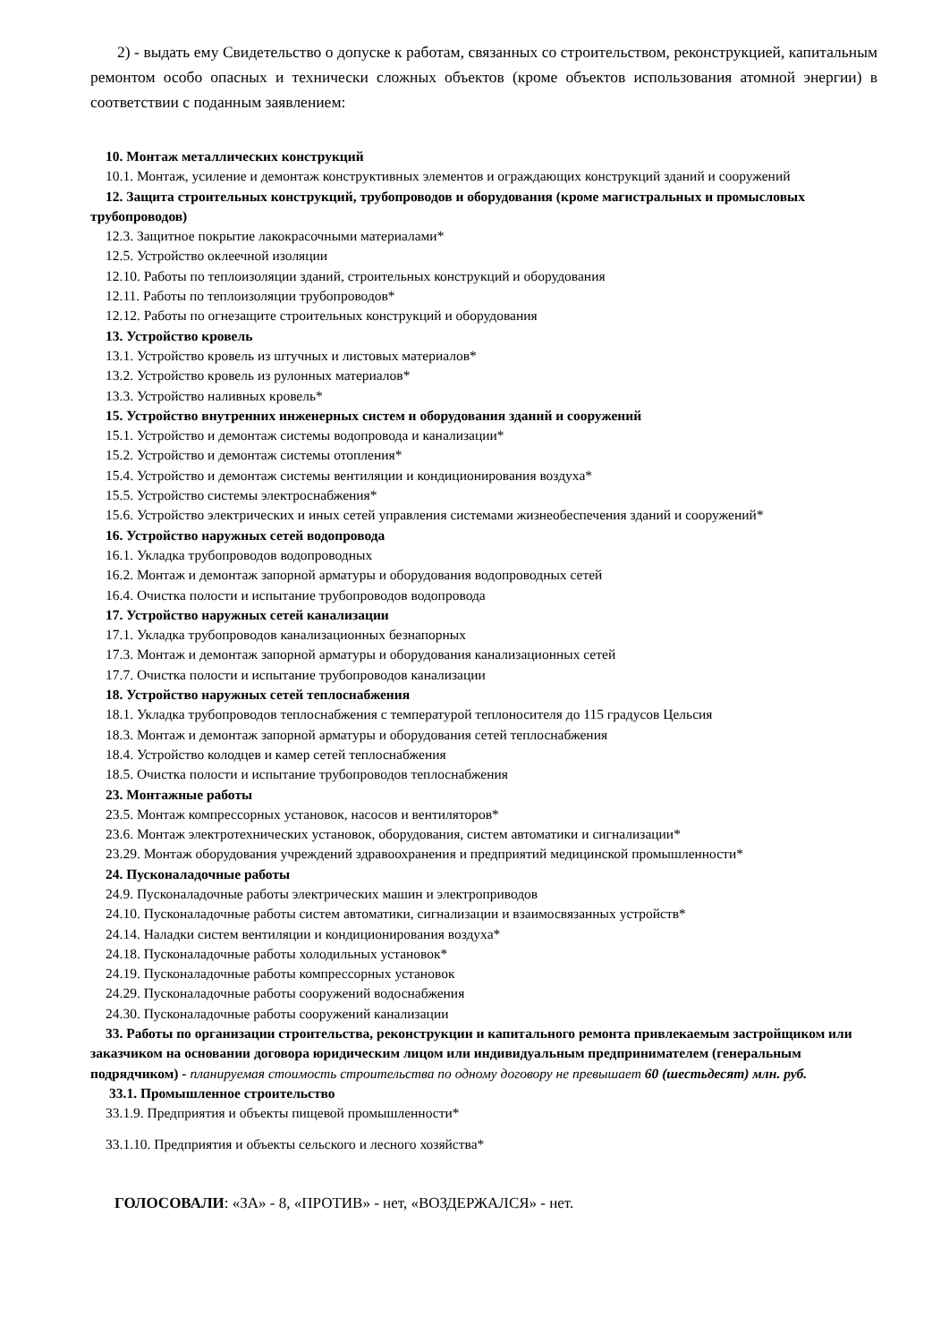2) - выдать ему Свидетельство о допуске к работам, связанных со строительством, реконструкцией, капитальным ремонтом особо опасных и технически сложных объектов (кроме объектов использования атомной энергии) в соответствии с поданным заявлением:
10. Монтаж металлических конструкций
10.1. Монтаж, усиление и демонтаж конструктивных элементов и ограждающих конструкций зданий и сооружений
12. Защита строительных конструкций, трубопроводов и оборудования (кроме магистральных и промысловых трубопроводов)
12.3. Защитное покрытие лакокрасочными материалами*
12.5. Устройство оклеечной изоляции
12.10. Работы по теплоизоляции зданий, строительных конструкций и оборудования
12.11. Работы по теплоизоляции трубопроводов*
12.12. Работы по огнезащите строительных конструкций и оборудования
13. Устройство кровель
13.1. Устройство кровель из штучных и листовых материалов*
13.2. Устройство кровель из рулонных материалов*
13.3. Устройство наливных кровель*
15. Устройство внутренних инженерных систем и оборудования зданий и сооружений
15.1. Устройство и демонтаж системы водопровода и канализации*
15.2. Устройство и демонтаж системы отопления*
15.4. Устройство и демонтаж системы вентиляции и кондиционирования воздуха*
15.5. Устройство системы электроснабжения*
15.6. Устройство электрических и иных сетей управления системами жизнеобеспечения зданий и сооружений*
16. Устройство наружных сетей водопровода
16.1. Укладка трубопроводов водопроводных
16.2. Монтаж и демонтаж запорной арматуры и оборудования водопроводных сетей
16.4. Очистка полости и испытание трубопроводов водопровода
17. Устройство наружных сетей канализации
17.1. Укладка трубопроводов канализационных безнапорных
17.3. Монтаж и демонтаж запорной арматуры и оборудования канализационных сетей
17.7. Очистка полости и испытание трубопроводов канализации
18. Устройство наружных сетей теплоснабжения
18.1. Укладка трубопроводов теплоснабжения с температурой теплоносителя до 115 градусов Цельсия
18.3. Монтаж и демонтаж запорной арматуры и оборудования сетей теплоснабжения
18.4. Устройство колодцев и камер сетей теплоснабжения
18.5. Очистка полости и испытание трубопроводов теплоснабжения
23. Монтажные работы
23.5. Монтаж компрессорных установок, насосов и вентиляторов*
23.6. Монтаж электротехнических установок, оборудования, систем автоматики и сигнализации*
23.29. Монтаж оборудования учреждений здравоохранения и предприятий медицинской промышленности*
24. Пусконаладочные работы
24.9. Пусконаладочные работы электрических машин и электроприводов
24.10. Пусконаладочные работы систем автоматики, сигнализации и взаимосвязанных устройств*
24.14. Наладки систем вентиляции и кондиционирования воздуха*
24.18. Пусконаладочные работы холодильных установок*
24.19. Пусконаладочные работы компрессорных установок
24.29. Пусконаладочные работы сооружений водоснабжения
24.30. Пусконаладочные работы сооружений канализации
33. Работы по организации строительства, реконструкции и капитального ремонта привлекаемым застройщиком или заказчиком на основании договора юридическим лицом или индивидуальным предпринимателем (генеральным подрядчиком) - планируемая стоимость строительства по одному договору не превышает 60 (шестьдесят) млн. руб.
33.1. Промышленное строительство
33.1.9. Предприятия и объекты пищевой промышленности*
33.1.10. Предприятия и объекты сельского и лесного хозяйства*
ГОЛОСОВАЛИ: «ЗА» - 8, «ПРОТИВ» - нет, «ВОЗДЕРЖАЛСЯ» - нет.